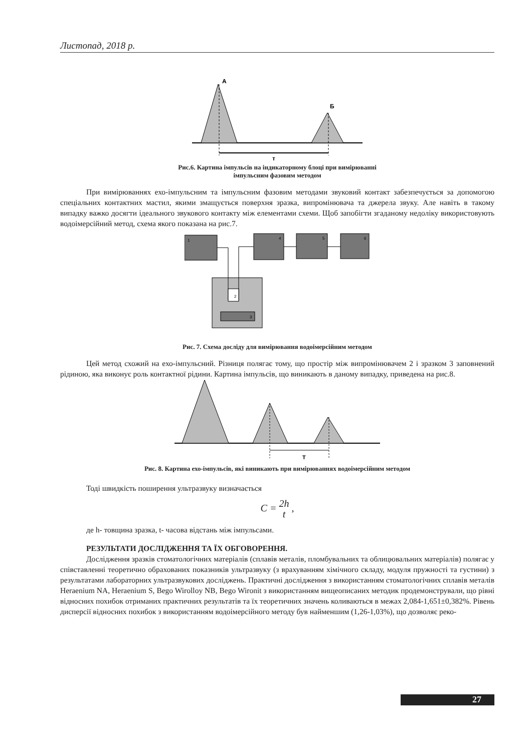Листопад, 2018 р.
А
Б
т
Рис.6. Картина імпульсів на індикаторному блоці при вимірюванні
імпульсним фазовим методом
При вимірюваннях ехо-імпульсним та імпульсним фазовим методами звуковий контакт забезпечується за допомогою спеціальних контактних мастил, якими змащується поверхня зразка, випромінювача та джерела звуку. Але навіть в такому випадку важко досягти ідеального звукового контакту між елементами схеми. Щоб запобігти згаданому недоліку використовують водоімерсійний метод, схема якого показана на рис.7.
1
4
5
6
2
3
Рис. 7. Схема досліду для вимірювання водоімерсійним методом
Цей метод схожий на ехо-імпульсний. Різниця полягає тому, що простір між випромінювачем 2 і зразком 3 заповнений рідиною, яка виконує роль контактної рідини. Картина імпульсів, що виникають в даному випадку, приведена на рис.8.
T
Рис. 8. Картина ехо-імпульсів, які виникають при вимірюваннях водоімерсійним методом
Тоді швидкість поширення ультразвуку визначається
C = 2h t ,
де h- товщина зразка, t- часова відстань між імпульсами.
РЕЗУЛЬТАТИ ДОСЛІДЖЕННЯ ТА ЇХ ОБГОВОРЕННЯ.
Дослідження зразків стоматологічних матеріалів (сплавів металів, пломбувальних та облицювальних матеріалів) полягає у співставленні теоретично обрахованих показників ультразвуку (з врахуванням хімічного складу, модуля пружності та густини) з результатами лабораторних ультразвукових досліджень. Практичні дослідження з використанням стоматологічних сплавів металів Heraenium NA, Heraenium S, Bego Wirolloy NB, Bego Wironit з використанням вищеописаних методик продемонстрували, що рівні відносних похибок отриманих практичних результатів та їх теоретичних значень коливаються в межах 2,084-1,651±0,382%. Рівень дисперсії відносних похибок з використанням водоімерсійного методу був найменшим (1,26-1,03%), що дозволяє реко-
27